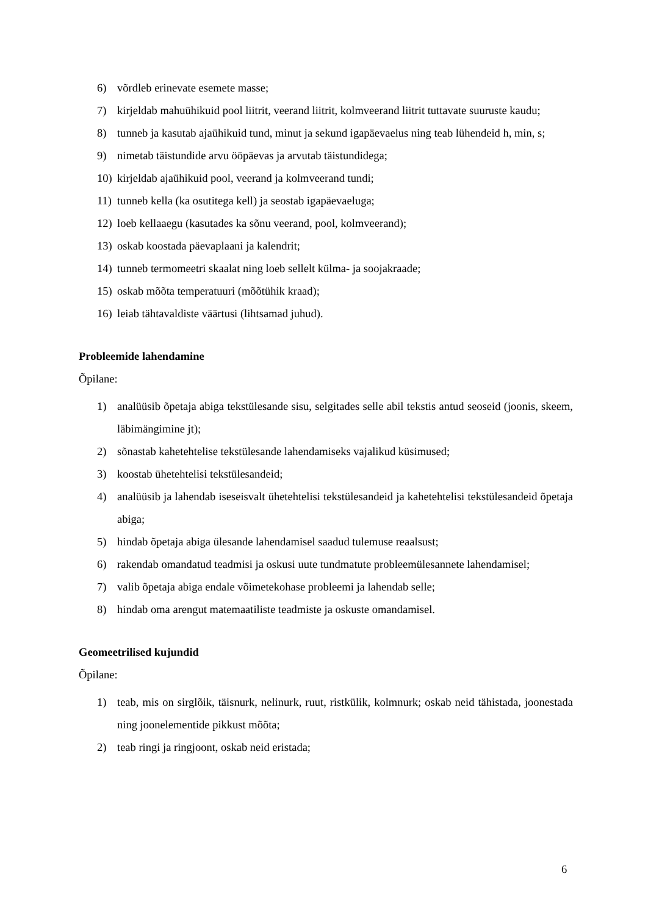6) võrdleb erinevate esemete masse;
7) kirjeldab mahuühikuid pool liitrit, veerand liitrit, kolmveerand liitrit tuttavate suuruste kaudu;
8) tunneb ja kasutab ajaühikuid tund, minut ja sekund igapäevaelus ning teab lühendeid h, min, s;
9) nimetab täistundide arvu ööpäevas ja arvutab täistundidega;
10) kirjeldab ajaühikuid pool, veerand ja kolmveerand tundi;
11) tunneb kella (ka osutitega kell) ja seostab igapäevaeluga;
12) loeb kellaaegu (kasutades ka sõnu veerand, pool, kolmveerand);
13) oskab koostada päevaplaani ja kalendrit;
14) tunneb termomeetri skaalat ning loeb sellelt külma- ja soojakraade;
15) oskab mõõta temperatuuri (mõõtühik kraad);
16) leiab tähtavaldiste väärtusi (lihtsamad juhud).
Probleemide lahendamine
Õpilane:
1) analüüsib õpetaja abiga tekstülesande sisu, selgitades selle abil tekstis antud seoseid (joonis, skeem, läbimängimine jt);
2) sõnastab kahetehtelise tekstülesande lahendamiseks vajalikud küsimused;
3) koostab ühetehtelisi tekstülesandeid;
4) analüüsib ja lahendab iseseisvalt ühetehtelisi tekstülesandeid ja kahetehtelisi tekstülesandeid õpetaja abiga;
5) hindab õpetaja abiga ülesande lahendamisel saadud tulemuse reaalsust;
6) rakendab omandatud teadmisi ja oskusi uute tundmatute probleemülesannete lahendamisel;
7) valib õpetaja abiga endale võimetekohase probleemi ja lahendab selle;
8) hindab oma arengut matemaatiliste teadmiste ja oskuste omandamisel.
Geomeetrilised kujundid
Õpilane:
1) teab, mis on sirglõik, täisnurk, nelinurk, ruut, ristkülik, kolmnurk; oskab neid tähistada, joonestada ning joonelementide pikkust mõõta;
2) teab ringi ja ringjoont, oskab neid eristada;
6